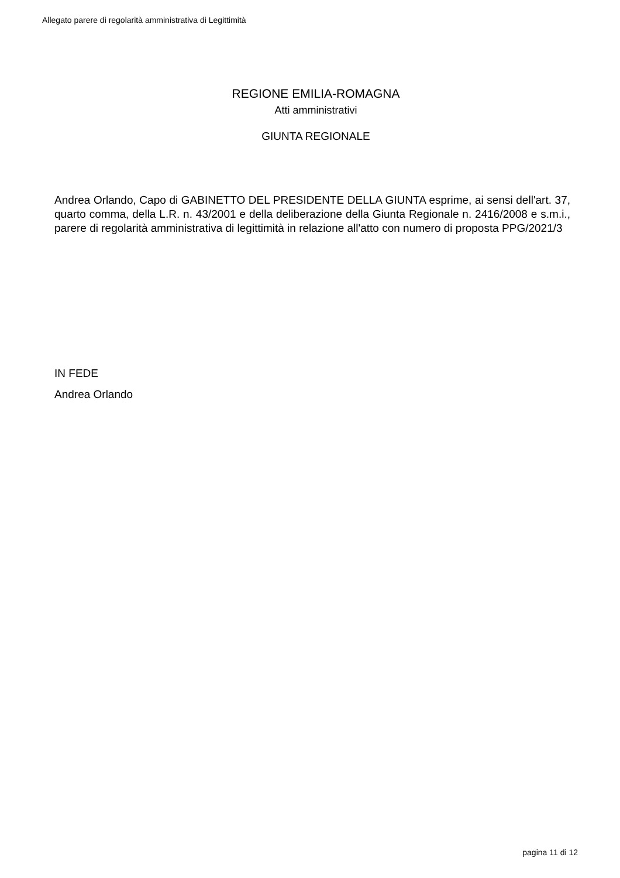Allegato parere di regolarità amministrativa di Legittimità
REGIONE EMILIA-ROMAGNA
Atti amministrativi
GIUNTA REGIONALE
Andrea Orlando, Capo di GABINETTO DEL PRESIDENTE DELLA GIUNTA esprime, ai sensi dell'art. 37, quarto comma, della L.R. n. 43/2001 e della deliberazione della Giunta Regionale n. 2416/2008 e s.m.i., parere di regolarità amministrativa di legittimità in relazione all'atto con numero di proposta PPG/2021/3
IN FEDE
Andrea Orlando
pagina 11 di 12